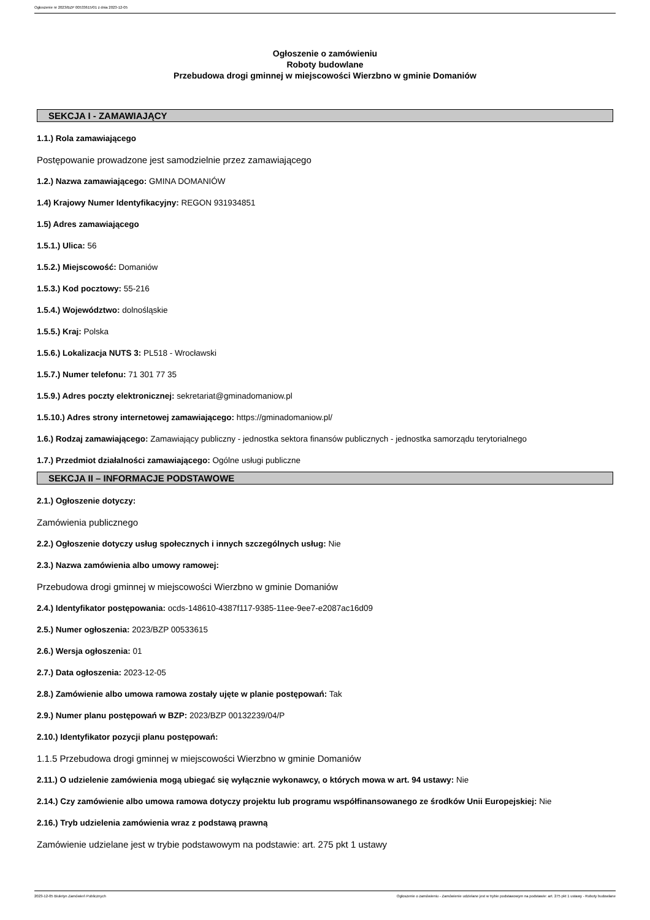Ogłoszenie nr 2023/BZP 00533615/01 z dnia 2023-12-05
Ogłoszenie o zamówieniu
Roboty budowlane
Przebudowa drogi gminnej w miejscowości Wierzbno w gminie Domaniów
SEKCJA I - ZAMAWIAJĄCY
1.1.) Rola zamawiającego
Postępowanie prowadzone jest samodzielnie przez zamawiającego
1.2.) Nazwa zamawiającego: GMINA DOMANIÓW
1.4) Krajowy Numer Identyfikacyjny: REGON 931934851
1.5) Adres zamawiającego
1.5.1.) Ulica: 56
1.5.2.) Miejscowość: Domaniów
1.5.3.) Kod pocztowy: 55-216
1.5.4.) Województwo: dolnośląskie
1.5.5.) Kraj: Polska
1.5.6.) Lokalizacja NUTS 3: PL518 - Wrocławski
1.5.7.) Numer telefonu: 71 301 77 35
1.5.9.) Adres poczty elektronicznej: sekretariat@gminadomaniow.pl
1.5.10.) Adres strony internetowej zamawiającego: https://gminadomaniow.pl/
1.6.) Rodzaj zamawiającego: Zamawiający publiczny - jednostka sektora finansów publicznych - jednostka samorządu terytorialnego
1.7.) Przedmiot działalności zamawiającego: Ogólne usługi publiczne
SEKCJA II – INFORMACJE PODSTAWOWE
2.1.) Ogłoszenie dotyczy:
Zamówienia publicznego
2.2.) Ogłoszenie dotyczy usług społecznych i innych szczególnych usług: Nie
2.3.) Nazwa zamówienia albo umowy ramowej:
Przebudowa drogi gminnej w miejscowości Wierzbno w gminie Domaniów
2.4.) Identyfikator postępowania: ocds-148610-4387f117-9385-11ee-9ee7-e2087ac16d09
2.5.) Numer ogłoszenia: 2023/BZP 00533615
2.6.) Wersja ogłoszenia: 01
2.7.) Data ogłoszenia: 2023-12-05
2.8.) Zamówienie albo umowa ramowa zostały ujęte w planie postępowań: Tak
2.9.) Numer planu postępowań w BZP: 2023/BZP 00132239/04/P
2.10.) Identyfikator pozycji planu postępowań:
1.1.5 Przebudowa drogi gminnej w miejscowości Wierzbno w gminie Domaniów
2.11.) O udzielenie zamówienia mogą ubiegać się wyłącznie wykonawcy, o których mowa w art. 94 ustawy: Nie
2.14.) Czy zamówienie albo umowa ramowa dotyczy projektu lub programu współfinansowanego ze środków Unii Europejskiej: Nie
2.16.) Tryb udzielenia zamówienia wraz z podstawą prawną
Zamówienie udzielane jest w trybie podstawowym na podstawie: art. 275 pkt 1 ustawy
2023-12-05 Biuletyn Zamówień Publicznych Ogłoszenie o zamówieniu - Zamówienie udzielane jest w trybie podstawowym na podstawie: art. 275 pkt 1 ustawy - Roboty budowlane